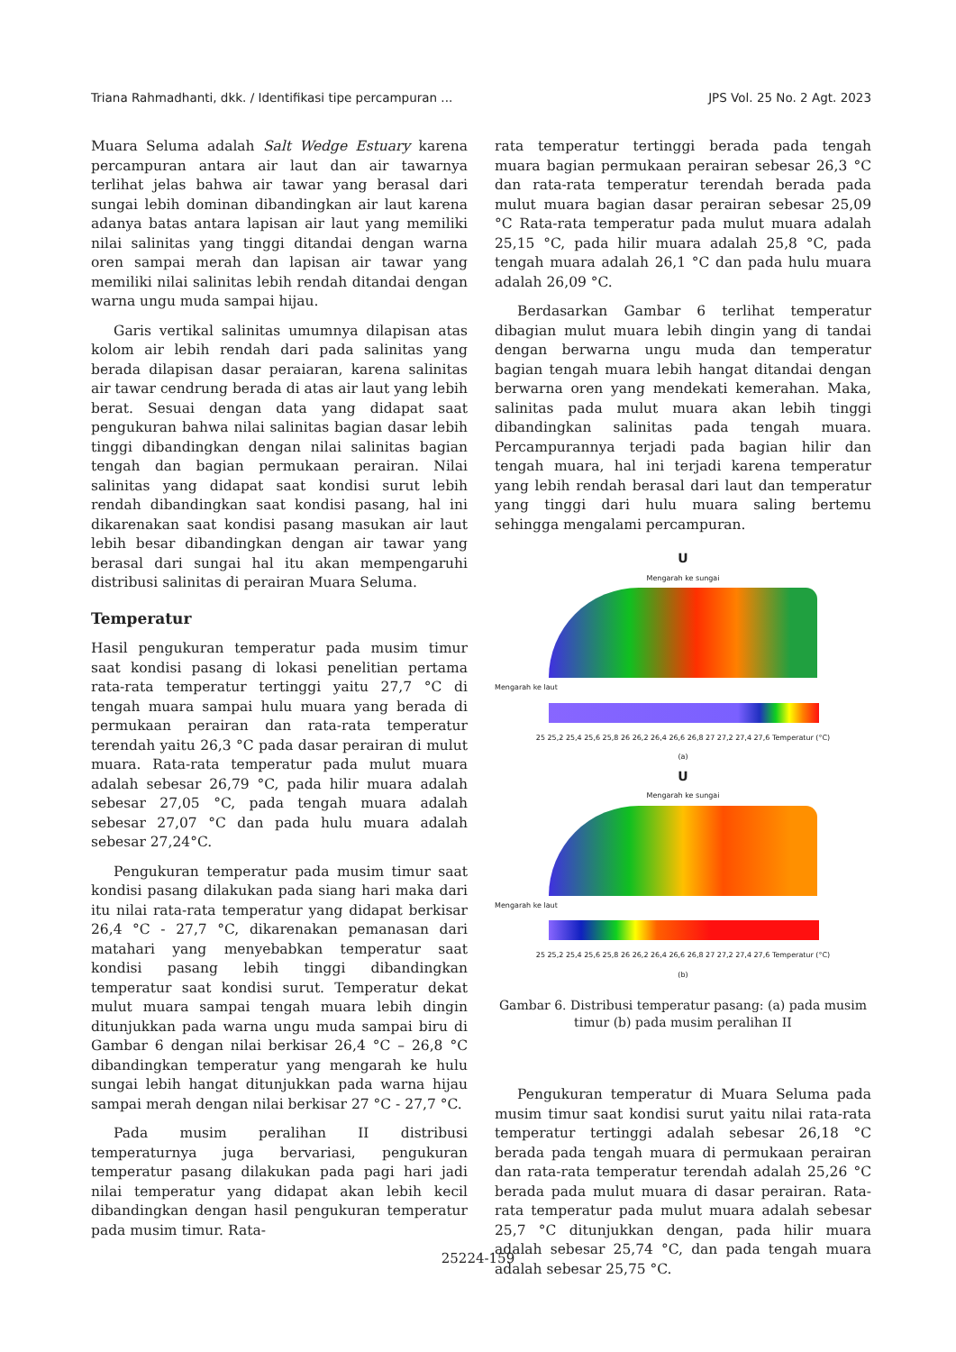Triana Rahmadhanti, dkk. / Identifikasi tipe percampuran ... JPS Vol. 25 No. 2 Agt. 2023
Muara Seluma adalah Salt Wedge Estuary karena percampuran antara air laut dan air tawarnya terlihat jelas bahwa air tawar yang berasal dari sungai lebih dominan dibandingkan air laut karena adanya batas antara lapisan air laut yang memiliki nilai salinitas yang tinggi ditandai dengan warna oren sampai merah dan lapisan air tawar yang memiliki nilai salinitas lebih rendah ditandai dengan warna ungu muda sampai hijau.
Garis vertikal salinitas umumnya dilapisan atas kolom air lebih rendah dari pada salinitas yang berada dilapisan dasar peraiaran, karena salinitas air tawar cendrung berada di atas air laut yang lebih berat. Sesuai dengan data yang didapat saat pengukuran bahwa nilai salinitas bagian dasar lebih tinggi dibandingkan dengan nilai salinitas bagian tengah dan bagian permukaan perairan. Nilai salinitas yang didapat saat kondisi surut lebih rendah dibandingkan saat kondisi pasang, hal ini dikarenakan saat kondisi pasang masukan air laut lebih besar dibandingkan dengan air tawar yang berasal dari sungai hal itu akan mempengaruhi distribusi salinitas di perairan Muara Seluma.
Temperatur
Hasil pengukuran temperatur pada musim timur saat kondisi pasang di lokasi penelitian pertama rata-rata temperatur tertinggi yaitu 27,7 °C di tengah muara sampai hulu muara yang berada di permukaan perairan dan rata-rata temperatur terendah yaitu 26,3 °C pada dasar perairan di mulut muara. Rata-rata temperatur pada mulut muara adalah sebesar 26,79 °C, pada hilir muara adalah sebesar 27,05 °C, pada tengah muara adalah sebesar 27,07 °C dan pada hulu muara adalah sebesar 27,24°C.
Pengukuran temperatur pada musim timur saat kondisi pasang dilakukan pada siang hari maka dari itu nilai rata-rata temperatur yang didapat berkisar 26,4 °C - 27,7 °C, dikarenakan pemanasan dari matahari yang menyebabkan temperatur saat kondisi pasang lebih tinggi dibandingkan temperatur saat kondisi surut. Temperatur dekat mulut muara sampai tengah muara lebih dingin ditunjukkan pada warna ungu muda sampai biru di Gambar 6 dengan nilai berkisar 26,4 °C – 26,8 °C dibandingkan temperatur yang mengarah ke hulu sungai lebih hangat ditunjukkan pada warna hijau sampai merah dengan nilai berkisar 27 °C - 27,7 °C.
Pada musim peralihan II distribusi temperaturnya juga bervariasi, pengukuran temperatur pasang dilakukan pada pagi hari jadi nilai temperatur yang didapat akan lebih kecil dibandingkan dengan hasil pengukuran temperatur pada musim timur. Rata-
rata temperatur tertinggi berada pada tengah muara bagian permukaan perairan sebesar 26,3 °C dan rata-rata temperatur terendah berada pada mulut muara bagian dasar perairan sebesar 25,09 °C Rata-rata temperatur pada mulut muara adalah 25,15 °C, pada hilir muara adalah 25,8 °C, pada tengah muara adalah 26,1 °C dan pada hulu muara adalah 26,09 °C.
Berdasarkan Gambar 6 terlihat temperatur dibagian mulut muara lebih dingin yang di tandai dengan berwarna ungu muda dan temperatur bagian tengah muara lebih hangat ditandai dengan berwarna oren yang mendekati kemerahan. Maka, salinitas pada mulut muara akan lebih tinggi dibandingkan salinitas pada tengah muara. Percampurannya terjadi pada bagian hilir dan tengah muara, hal ini terjadi karena temperatur yang lebih rendah berasal dari laut dan temperatur yang tinggi dari hulu muara saling bertemu sehingga mengalami percampuran.
U
Mengarah ke sungai
Mengarah ke laut
25 25,2 25,4 25,6 25,8 26 26,2 26,4 26,6 26,8 27 27,2 27,4 27,6 Temperatur (°C)
(a)
U
Mengarah ke sungai
Mengarah ke laut
25 25,2 25,4 25,6 25,8 26 26,2 26,4 26,6 26,8 27 27,2 27,4 27,6 Temperatur (°C)
(b)
Gambar 6. Distribusi temperatur pasang: (a) pada musim timur (b) pada musim peralihan II
Pengukuran temperatur di Muara Seluma pada musim timur saat kondisi surut yaitu nilai rata-rata temperatur tertinggi adalah sebesar 26,18 °C berada pada tengah muara di permukaan perairan dan rata-rata temperatur terendah adalah 25,26 °C berada pada mulut muara di dasar perairan. Rata-rata temperatur pada mulut muara adalah sebesar 25,7 °C ditunjukkan dengan, pada hilir muara adalah sebesar 25,74 °C, dan pada tengah muara adalah sebesar 25,75 °C.
25224-159